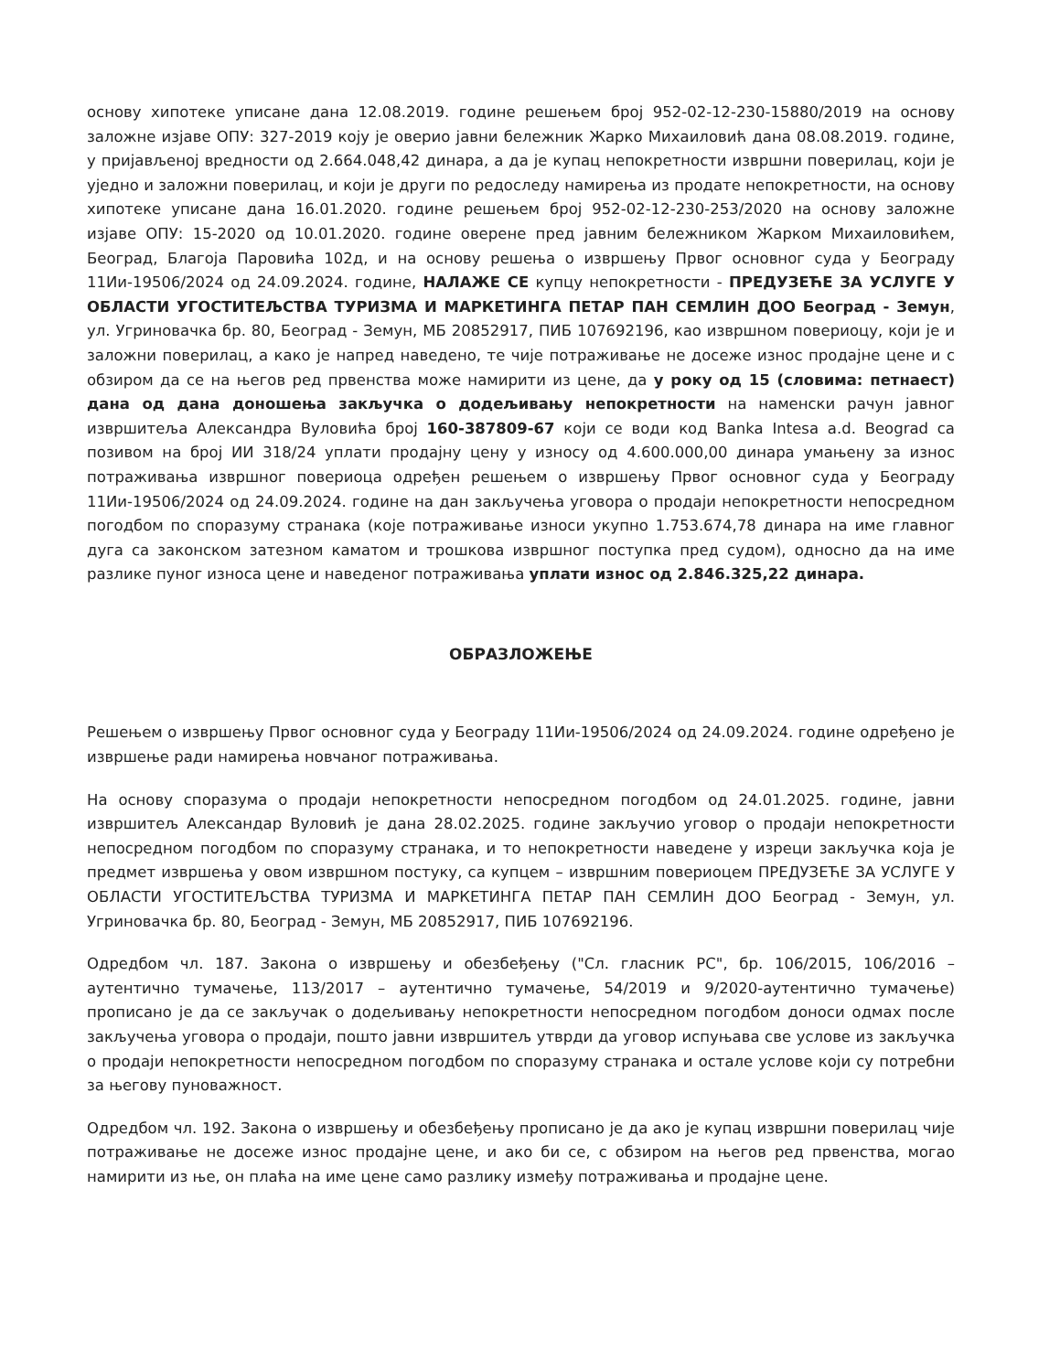основу хипотеке уписане дана 12.08.2019. године решењем број 952-02-12-230-15880/2019 на основу заложне изјаве ОПУ: 327-2019 коју је оверио јавни бележник Жарко Михаиловић дана 08.08.2019. године, у пријављеној вредности од 2.664.048,42 динара, а да је купац непокретности извршни поверилац, који је уједно и заложни поверилац, и који је други по редоследу намирења из продате непокретности, на основу хипотеке уписане дана 16.01.2020. године решењем број 952-02-12-230-253/2020 на основу заложне изјаве ОПУ: 15-2020 од 10.01.2020. године оверене пред јавним бележником Жарком Михаиловићем, Београд, Благоја Паровића 102д, и на основу решења о извршењу Првог основног суда у Београду 11Ии-19506/2024 од 24.09.2024. године, НАЛАЖЕ СЕ купцу непокретности - ПРЕДУЗЕЋЕ ЗА УСЛУГЕ У ОБЛАСТИ УГОСТИТЕЉСТВА ТУРИЗМА И МАРКЕТИНГА ПЕТАР ПАН СЕМЛИН ДОО Београд - Земун, ул. Угриновачка бр. 80, Београд - Земун, МБ 20852917, ПИБ 107692196, као извршном повериоцу, који је и заложни поверилац, а како је напред наведено, те чије потраживање не досеже износ продајне цене и с обзиром да се на његов ред првенства може намирити из цене, да у року од 15 (словима: петнаест) дана од дана доношења закључка о додељивању непокретности на наменски рачун јавног извршитеља Александра Вуловића број 160-387809-67 који се води код Banka Intesa a.d. Beograd са позивом на број ИИ 318/24 уплати продајну цену у износу од 4.600.000,00 динара умањену за износ потраживања извршног повериоца одређен решењем о извршењу Првог основног суда у Београду 11Ии-19506/2024 од 24.09.2024. године на дан закључења уговора о продаји непокретности непосредном погодбом по споразуму странака (које потраживање износи укупно 1.753.674,78 динара на име главног дуга са законском затезном каматом и трошкова извршног поступка пред судом), односно да на име разлике пуног износа цене и наведеног потраживања уплати износ од 2.846.325,22 динара.
ОБРАЗЛОЖЕЊЕ
Решењем о извршењу Првог основног суда у Београду 11Ии-19506/2024 од 24.09.2024. године одређено је извршење ради намирења новчаног потраживања.
На основу споразума о продаји непокретности непосредном погодбом од 24.01.2025. године, јавни извршитељ Александар Вуловић је дана 28.02.2025. године закључио уговор о продаји непокретности непосредном погодбом по споразуму странака, и то непокретности наведене у изреци закључка која је предмет извршења у овом извршном постуку, са купцем – извршним повериоцем ПРЕДУЗЕЋЕ ЗА УСЛУГЕ У ОБЛАСТИ УГОСТИТЕЉСТВА ТУРИЗМА И МАРКЕТИНГА ПЕТАР ПАН СЕМЛИН ДОО Београд - Земун, ул. Угриновачка бр. 80, Београд - Земун, МБ 20852917, ПИБ 107692196.
Одредбом чл. 187. Закона о извршењу и обезбеђењу ("Сл. гласник РС", бр. 106/2015, 106/2016 – аутентично тумачење, 113/2017 – аутентично тумачење, 54/2019 и 9/2020-аутентично тумачење) прописано је да се закључак о додељивању непокретности непосредном погодбом доноси одмах после закључења уговора о продаји, пошто јавни извршитељ утврди да уговор испуњава све услове из закључка о продаји непокретности непосредном погодбом по споразуму странака и остале услове који су потребни за његову пуноважност.
Одредбом чл. 192. Закона о извршењу и обезбеђењу прописано је да ако је купац извршни поверилац чије потраживање не досеже износ продајне цене, и ако би се, с обзиром на његов ред првенства, могао намирити из ње, он плаћа на име цене само разлику између потраживања и продајне цене.